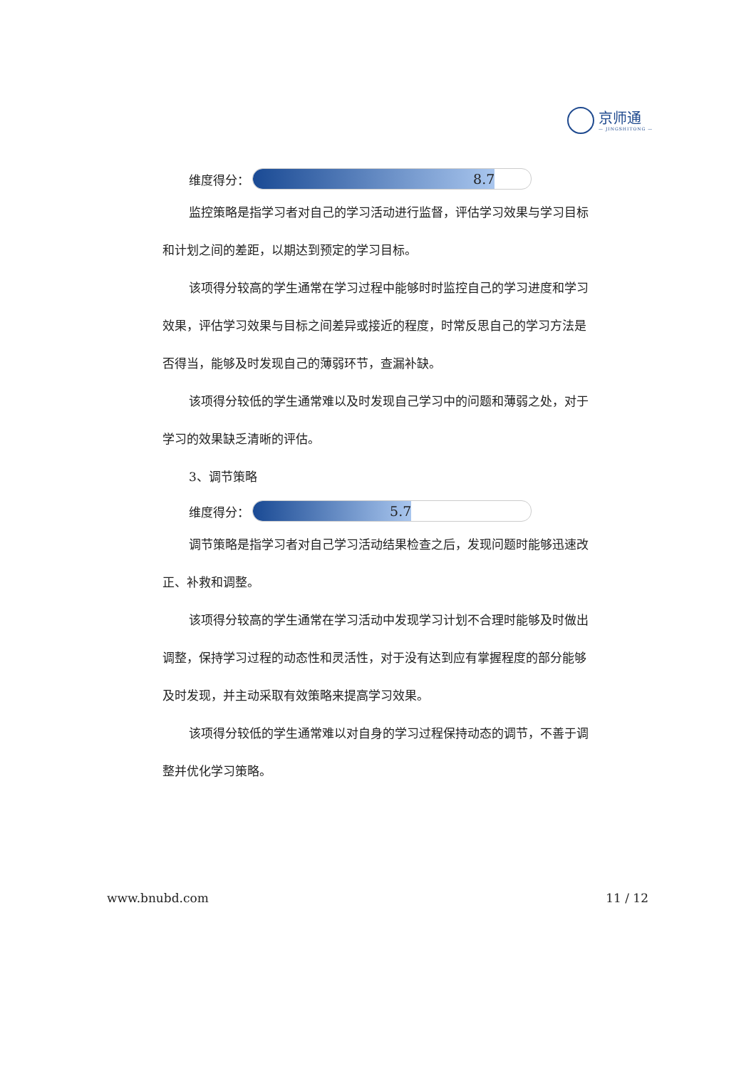京师通
— JINGSHITONG —
维度得分：
8.7
监控策略是指学习者对自己的学习活动进行监督，评估学习效果与学习目标和计划之间的差距，以期达到预定的学习目标。
该项得分较高的学生通常在学习过程中能够时时监控自己的学习进度和学习效果，评估学习效果与目标之间差异或接近的程度，时常反思自己的学习方法是否得当，能够及时发现自己的薄弱环节，查漏补缺。
该项得分较低的学生通常难以及时发现自己学习中的问题和薄弱之处，对于学习的效果缺乏清晰的评估。
3、调节策略
维度得分：
5.7
调节策略是指学习者对自己学习活动结果检查之后，发现问题时能够迅速改正、补救和调整。
该项得分较高的学生通常在学习活动中发现学习计划不合理时能够及时做出调整，保持学习过程的动态性和灵活性，对于没有达到应有掌握程度的部分能够及时发现，并主动采取有效策略来提高学习效果。
该项得分较低的学生通常难以对自身的学习过程保持动态的调节，不善于调整并优化学习策略。
www.bnubd.com 11 / 12